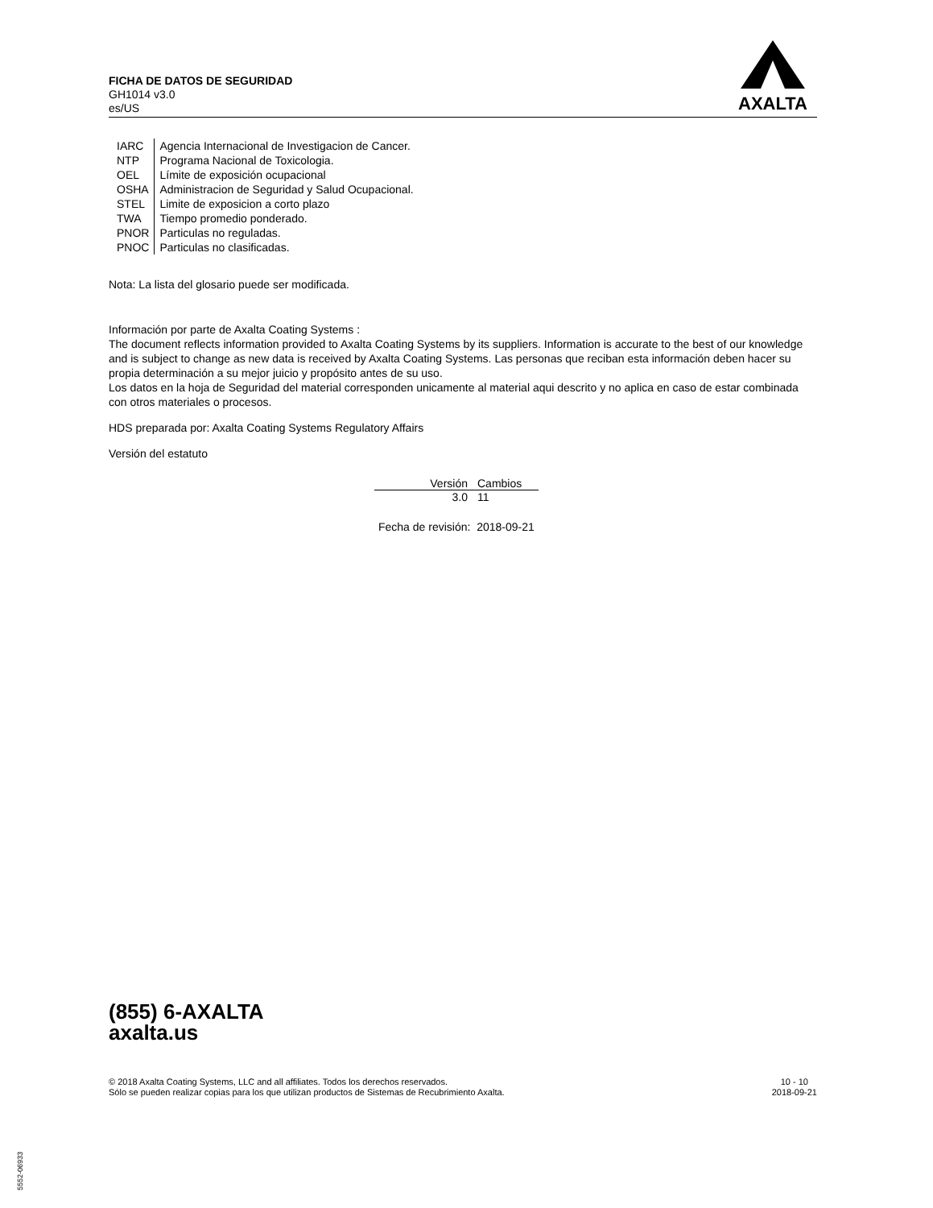FICHA DE DATOS DE SEGURIDAD
GH1014 v3.0
es/US
AXALTA
| IARC | Agencia Internacional de Investigacion de Cancer. |
| NTP | Programa Nacional de Toxicologia. |
| OEL | Límite de exposición ocupacional |
| OSHA | Administracion de Seguridad y Salud Ocupacional. |
| STEL | Limite de exposicion a corto plazo |
| TWA | Tiempo promedio ponderado. |
| PNOR | Particulas no reguladas. |
| PNOC | Particulas no clasificadas. |
Nota: La lista del glosario puede ser modificada.
Información por parte de Axalta Coating Systems :
The document reflects information provided to Axalta Coating Systems by its suppliers. Information is accurate to the best of our knowledge and is subject to change as new data is received by Axalta Coating Systems. Las personas que reciban esta información deben hacer su propia determinación a su mejor juicio y propósito antes de su uso.
Los datos en la hoja de Seguridad del material corresponden unicamente al material aqui descrito y no aplica en caso de estar combinada con otros materiales o procesos.
HDS preparada por: Axalta Coating Systems Regulatory Affairs
Versión del estatuto
| Versión | Cambios |
| --- | --- |
| 3.0 | 11 |
Fecha de revisión: 2018-09-21
(855) 6-AXALTA
axalta.us
© 2018 Axalta Coating Systems, LLC and all affiliates. Todos los derechos reservados.
Sólo se pueden realizar copias para los que utilizan productos de Sistemas de Recubrimiento Axalta.
10 - 10
2018-09-21
5552-06933